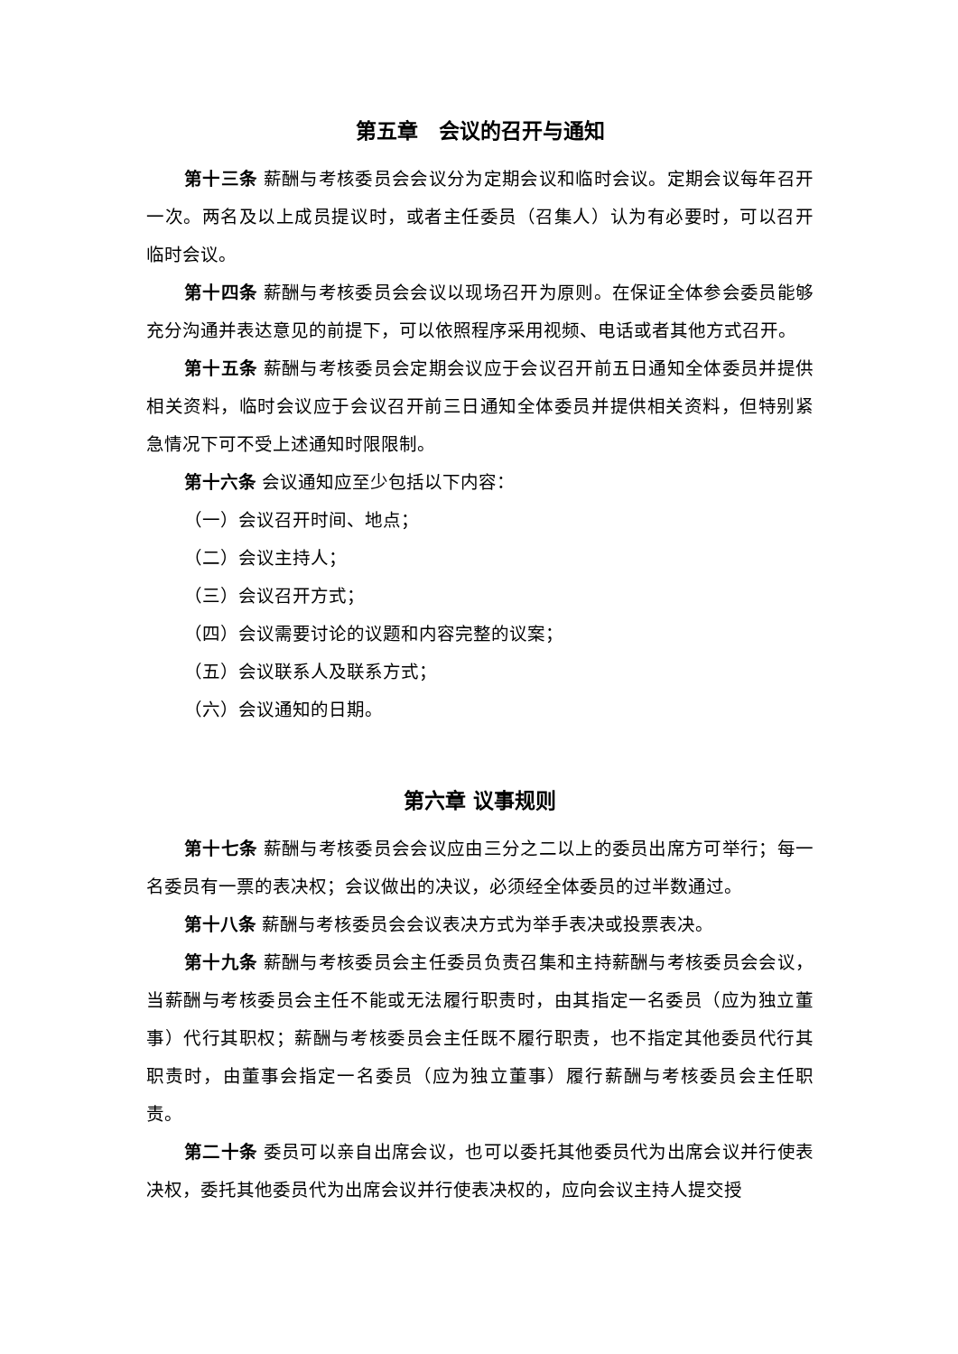第五章　会议的召开与通知
第十三条 薪酬与考核委员会会议分为定期会议和临时会议。定期会议每年召开一次。两名及以上成员提议时，或者主任委员（召集人）认为有必要时，可以召开临时会议。
第十四条 薪酬与考核委员会会议以现场召开为原则。在保证全体参会委员能够充分沟通并表达意见的前提下，可以依照程序采用视频、电话或者其他方式召开。
第十五条 薪酬与考核委员会定期会议应于会议召开前五日通知全体委员并提供相关资料，临时会议应于会议召开前三日通知全体委员并提供相关资料，但特别紧急情况下可不受上述通知时限限制。
第十六条 会议通知应至少包括以下内容：
（一）会议召开时间、地点；
（二）会议主持人；
（三）会议召开方式；
（四）会议需要讨论的议题和内容完整的议案；
（五）会议联系人及联系方式；
（六）会议通知的日期。
第六章 议事规则
第十七条 薪酬与考核委员会会议应由三分之二以上的委员出席方可举行；每一名委员有一票的表决权；会议做出的决议，必须经全体委员的过半数通过。
第十八条 薪酬与考核委员会会议表决方式为举手表决或投票表决。
第十九条 薪酬与考核委员会主任委员负责召集和主持薪酬与考核委员会会议，当薪酬与考核委员会主任不能或无法履行职责时，由其指定一名委员（应为独立董事）代行其职权；薪酬与考核委员会主任既不履行职责，也不指定其他委员代行其职责时，由董事会指定一名委员（应为独立董事）履行薪酬与考核委员会主任职责。
第二十条 委员可以亲自出席会议，也可以委托其他委员代为出席会议并行使表决权，委托其他委员代为出席会议并行使表决权的，应向会议主持人提交授